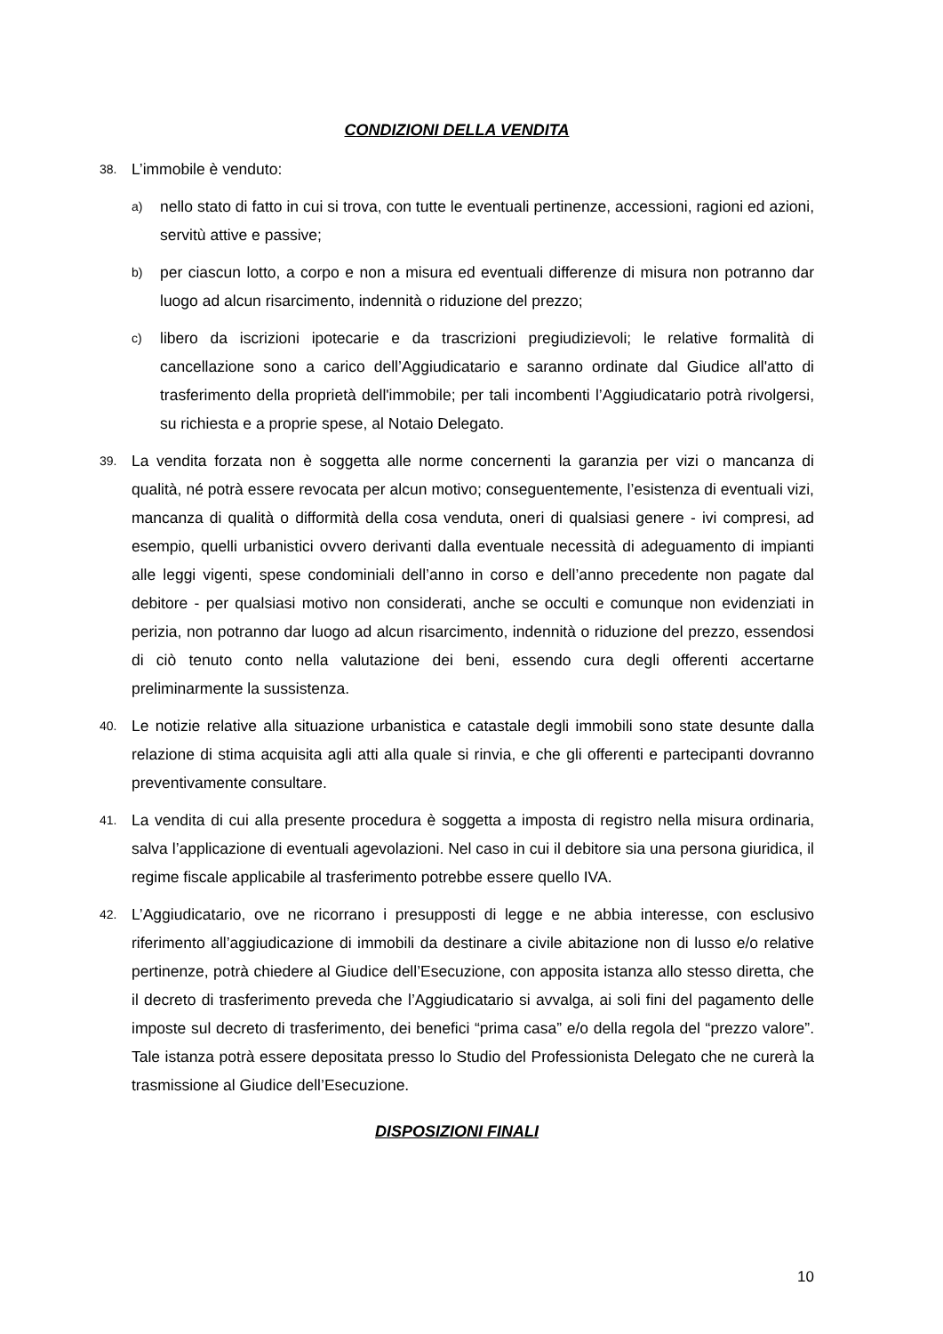CONDIZIONI DELLA VENDITA
38. L’immobile è venduto:
a) nello stato di fatto in cui si trova, con tutte le eventuali pertinenze, accessioni, ragioni ed azioni, servitù attive e passive;
b) per ciascun lotto, a corpo e non a misura ed eventuali differenze di misura non potranno dar luogo ad alcun risarcimento, indennità o riduzione del prezzo;
c) libero da iscrizioni ipotecarie e da trascrizioni pregiudizievoli; le relative formalità di cancellazione sono a carico dell’Aggiudicatario e saranno ordinate dal Giudice all'atto di trasferimento della proprietà dell'immobile; per tali incombenti l’Aggiudicatario potrà rivolgersi, su richiesta e a proprie spese, al Notaio Delegato.
39. La vendita forzata non è soggetta alle norme concernenti la garanzia per vizi o mancanza di qualità, né potrà essere revocata per alcun motivo; conseguentemente, l’esistenza di eventuali vizi, mancanza di qualità o difformità della cosa venduta, oneri di qualsiasi genere - ivi compresi, ad esempio, quelli urbanistici ovvero derivanti dalla eventuale necessità di adeguamento di impianti alle leggi vigenti, spese condominiali dell’anno in corso e dell’anno precedente non pagate dal debitore - per qualsiasi motivo non considerati, anche se occulti e comunque non evidenziati in perizia, non potranno dar luogo ad alcun risarcimento, indennità o riduzione del prezzo, essendosi di ciò tenuto conto nella valutazione dei beni, essendo cura degli offerenti accertarne preliminarmente la sussistenza.
40. Le notizie relative alla situazione urbanistica e catastale degli immobili sono state desunte dalla relazione di stima acquisita agli atti alla quale si rinvia, e che gli offerenti e partecipanti dovranno preventivamente consultare.
41. La vendita di cui alla presente procedura è soggetta a imposta di registro nella misura ordinaria, salva l’applicazione di eventuali agevolazioni. Nel caso in cui il debitore sia una persona giuridica, il regime fiscale applicabile al trasferimento potrebbe essere quello IVA.
42. L’Aggiudicatario, ove ne ricorrano i presupposti di legge e ne abbia interesse, con esclusivo riferimento all’aggiudicazione di immobili da destinare a civile abitazione non di lusso e/o relative pertinenze, potrà chiedere al Giudice dell’Esecuzione, con apposita istanza allo stesso diretta, che il decreto di trasferimento preveda che l’Aggiudicatario si avvalga, ai soli fini del pagamento delle imposte sul decreto di trasferimento, dei benefici “prima casa” e/o della regola del “prezzo valore”. Tale istanza potrà essere depositata presso lo Studio del Professionista Delegato che ne curerà la trasmissione al Giudice dell’Esecuzione.
DISPOSIZIONI FINALI
10